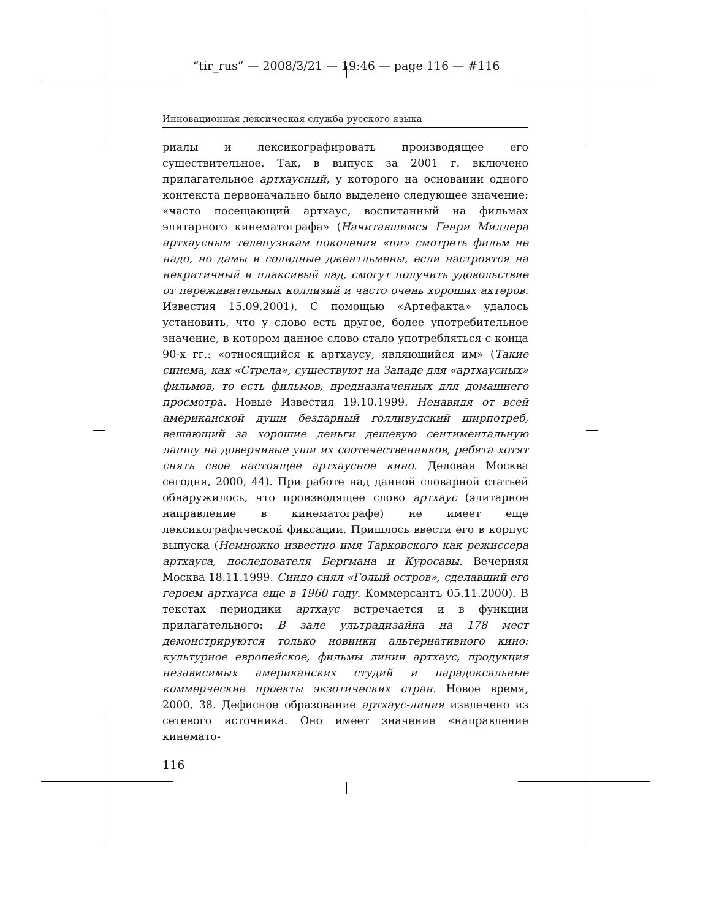“tir_rus” — 2008/3/21 — 19:46 — page 116 — #116
Инновационная лексическая служба русского языка
риалы и лексикографировать производящее его существительное. Так, в выпуск за 2001 г. включено прилагательное артхаусный, у которого на основании одного контекста первоначально было выделено следующее значение: «часто посещающий артхаус, воспитанный на фильмах элитарного кинематографа» (Начитавшимся Генри Миллера артхаусным телепузикам поколения «пи» смотреть фильм не надо, но дамы и солидные джентльмены, если настроятся на некритичный и плаксивый лад, смогут получить удовольствие от переживательных коллизий и часто очень хороших актеров. Известия 15.09.2001). С помощью «Артефакта» удалось установить, что у слово есть другое, более употребительное значение, в котором данное слово стало употребляться с конца 90-х гг.: «относящийся к артхаусу, являющийся им» (Такие синема, как «Стрела», существуют на Западе для «артхаусных» фильмов, то есть фильмов, предназначенных для домашнего просмотра. Новые Известия 19.10.1999. Ненавидя от всей американской души бездарный голливудский ширпотреб, вешающий за хорошие деньги дешевую сентиментальную лапшу на доверчивые уши их соотечественников, ребята хотят снять свое настоящее артхаусное кино. Деловая Москва сегодня, 2000, 44). При работе над данной словарной статьей обнаружилось, что производящее слово артхаус (элитарное направление в кинематографе) не имеет еще лексикографической фиксации. Пришлось ввести его в корпус выпуска (Немножко известно имя Тарковского как режиссера артхауса, последователя Бергмана и Куросавы. Вечерняя Москва 18.11.1999. Синдо снял «Голый остров», сделавший его героем артхауса еще в 1960 году. Коммерсантъ 05.11.2000). В текстах периодики артхаус встречается и в функции прилагательного: В зале ультрадизайна на 178 мест демонстрируются только новинки альтернативного кино: культурное европейское, фильмы линии артхаус, продукция независимых американских студий и парадоксальные коммерческие проекты экзотических стран. Новое время, 2000, 38. Дефисное образование артхаус-линия извлечено из сетевого источника. Оно имеет значение «направление кинемато-
116